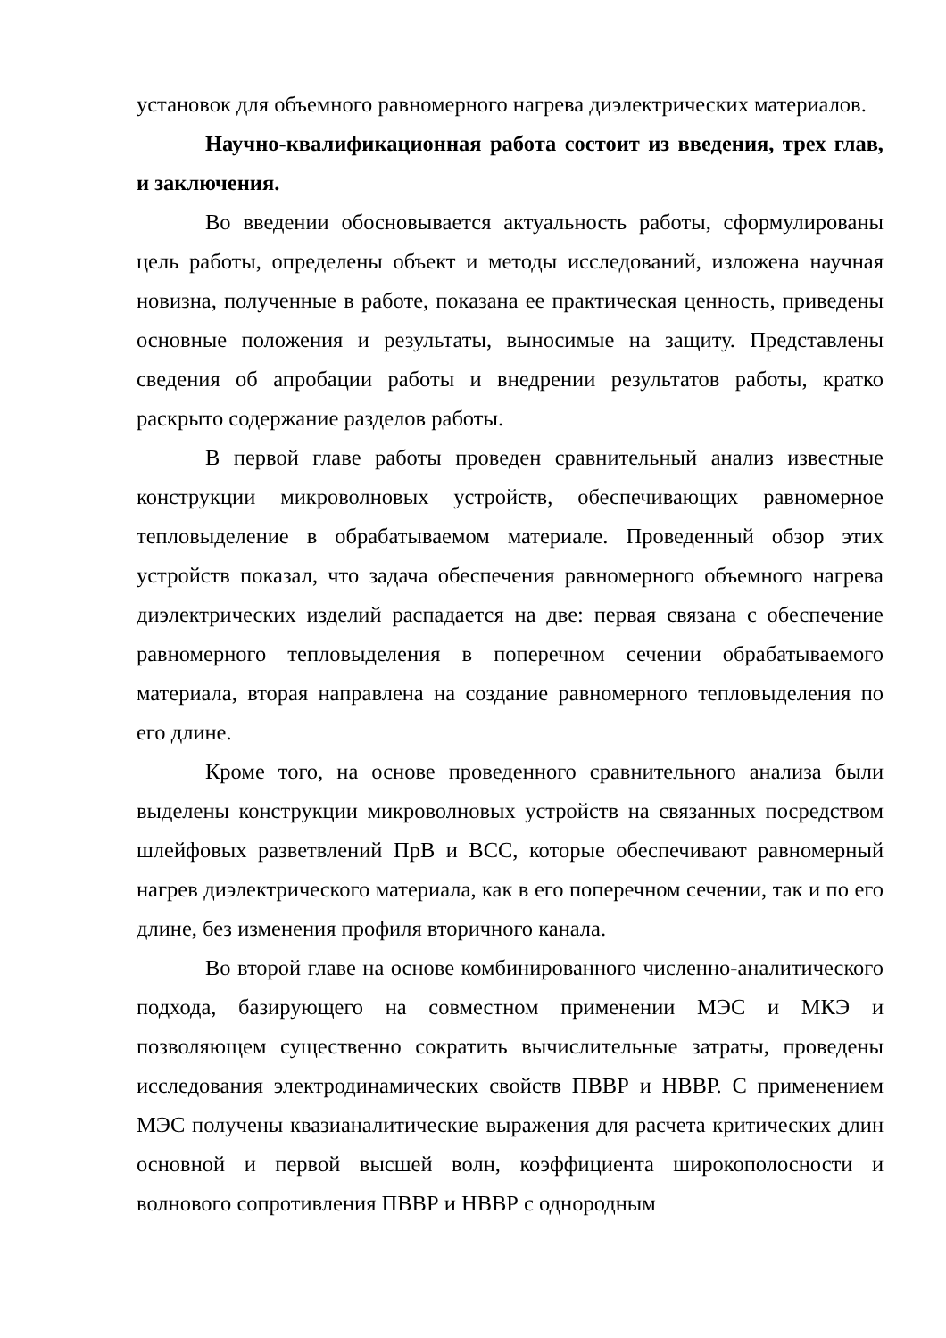установок для объемного равномерного нагрева диэлектрических материалов.
Научно-квалификационная работа состоит из введения, трех глав, и заключения.
Во введении обосновывается актуальность работы, сформулированы цель работы, определены объект и методы исследований, изложена научная новизна, полученные в работе, показана ее практическая ценность, приведены основные положения и результаты, выносимые на защиту. Представлены сведения об апробации работы и внедрении результатов работы, кратко раскрыто содержание разделов работы.
В первой главе работы проведен сравнительный анализ известные конструкции микроволновых устройств, обеспечивающих равномерное тепловыделение в обрабатываемом материале. Проведенный обзор этих устройств показал, что задача обеспечения равномерного объемного нагрева диэлектрических изделий распадается на две: первая связана с обеспечение равномерного тепловыделения в поперечном сечении обрабатываемого материала, вторая направлена на создание равномерного тепловыделения по его длине.
Кроме того, на основе проведенного сравнительного анализа были выделены конструкции микроволновых устройств на связанных посредством шлейфовых разветвлений ПрВ и ВСС, которые обеспечивают равномерный нагрев диэлектрического материала, как в его поперечном сечении, так и по его длине, без изменения профиля вторичного канала.
Во второй главе на основе комбинированного численно-аналитического подхода, базирующего на совместном применении МЭС и МКЭ и позволяющем существенно сократить вычислительные затраты, проведены исследования электродинамических свойств ПВВР и НВВР. С применением МЭС получены квазианалитические выражения для расчета критических длин основной и первой высшей волн, коэффициента широкополосности и волнового сопротивления ПВВР и НВВР с однородным